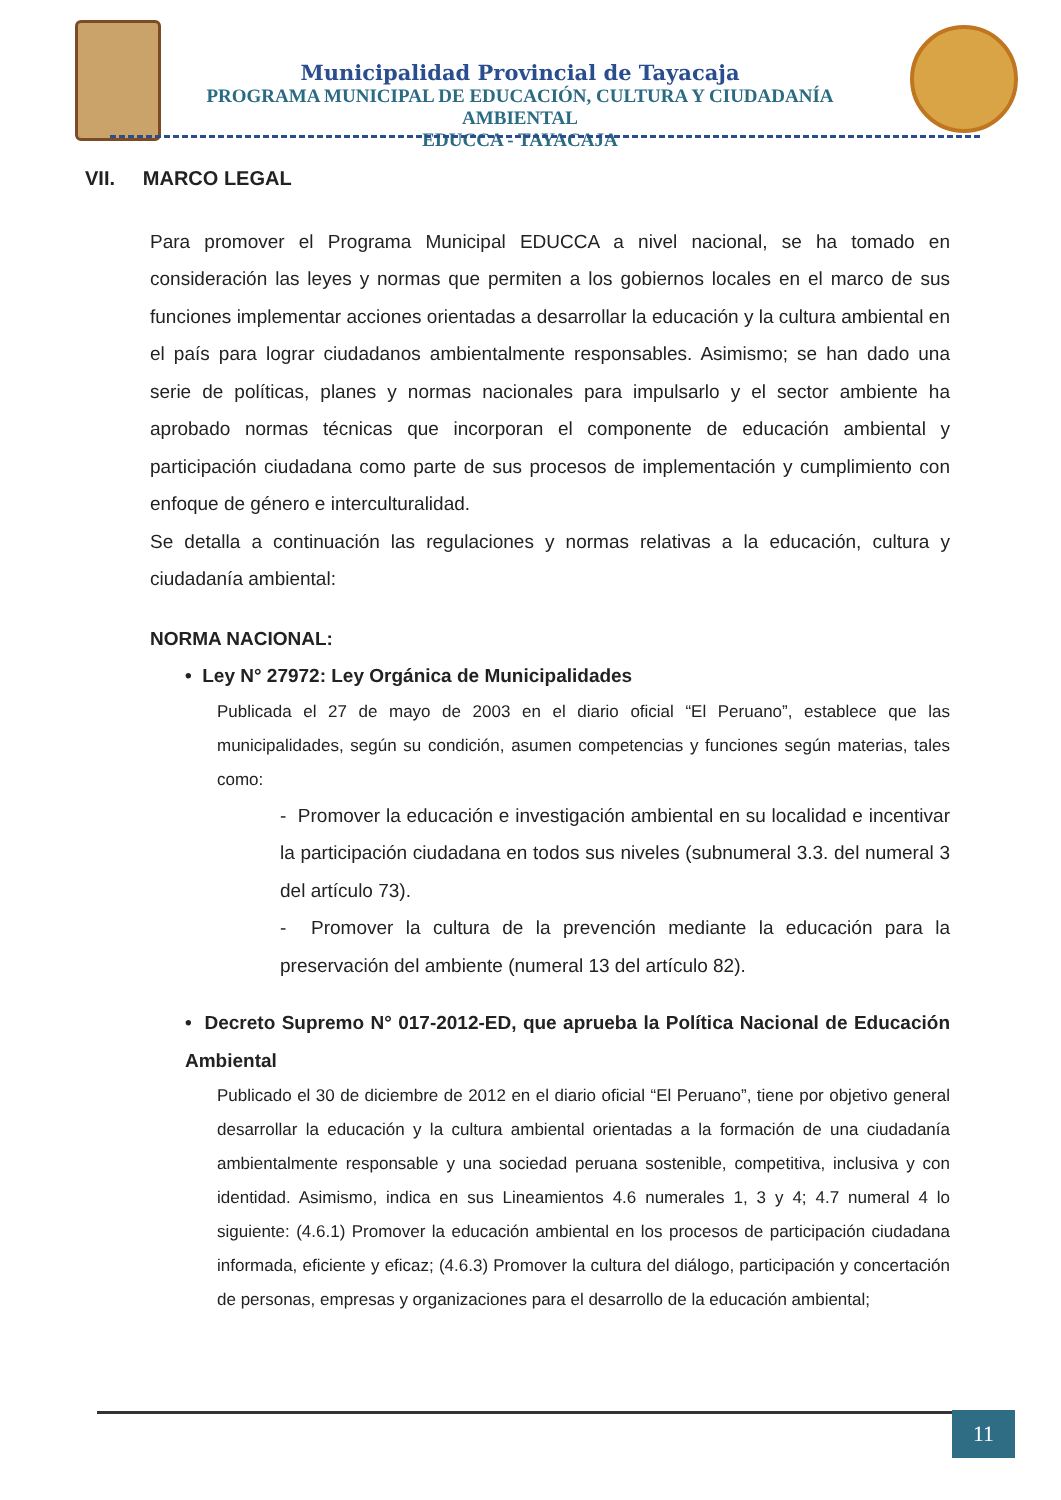Municipalidad Provincial de Tayacaja
PROGRAMA MUNICIPAL DE EDUCACIÓN, CULTURA Y CIUDADANÍA AMBIENTAL
EDUCCA - TAYACAJA
VII. MARCO LEGAL
Para promover el Programa Municipal EDUCCA a nivel nacional, se ha tomado en consideración las leyes y normas que permiten a los gobiernos locales en el marco de sus funciones implementar acciones orientadas a desarrollar la educación y la cultura ambiental en el país para lograr ciudadanos ambientalmente responsables. Asimismo; se han dado una serie de políticas, planes y normas nacionales para impulsarlo y el sector ambiente ha aprobado normas técnicas que incorporan el componente de educación ambiental y participación ciudadana como parte de sus procesos de implementación y cumplimiento con enfoque de género e interculturalidad.
Se detalla a continuación las regulaciones y normas relativas a la educación, cultura y ciudadanía ambiental:
NORMA NACIONAL:
• Ley N° 27972: Ley Orgánica de Municipalidades
Publicada el 27 de mayo de 2003 en el diario oficial “El Peruano”, establece que las municipalidades, según su condición, asumen competencias y funciones según materias, tales como:
- Promover la educación e investigación ambiental en su localidad e incentivar la participación ciudadana en todos sus niveles (subnumeral 3.3. del numeral 3 del artículo 73).
- Promover la cultura de la prevención mediante la educación para la preservación del ambiente (numeral 13 del artículo 82).
• Decreto Supremo N° 017-2012-ED, que aprueba la Política Nacional de Educación Ambiental
Publicado el 30 de diciembre de 2012 en el diario oficial “El Peruano”, tiene por objetivo general desarrollar la educación y la cultura ambiental orientadas a la formación de una ciudadanía ambientalmente responsable y una sociedad peruana sostenible, competitiva, inclusiva y con identidad. Asimismo, indica en sus Lineamientos 4.6 numerales 1, 3 y 4; 4.7 numeral 4 lo siguiente: (4.6.1) Promover la educación ambiental en los procesos de participación ciudadana informada, eficiente y eficaz; (4.6.3) Promover la cultura del diálogo, participación y concertación de personas, empresas y organizaciones para el desarrollo de la educación ambiental;
11